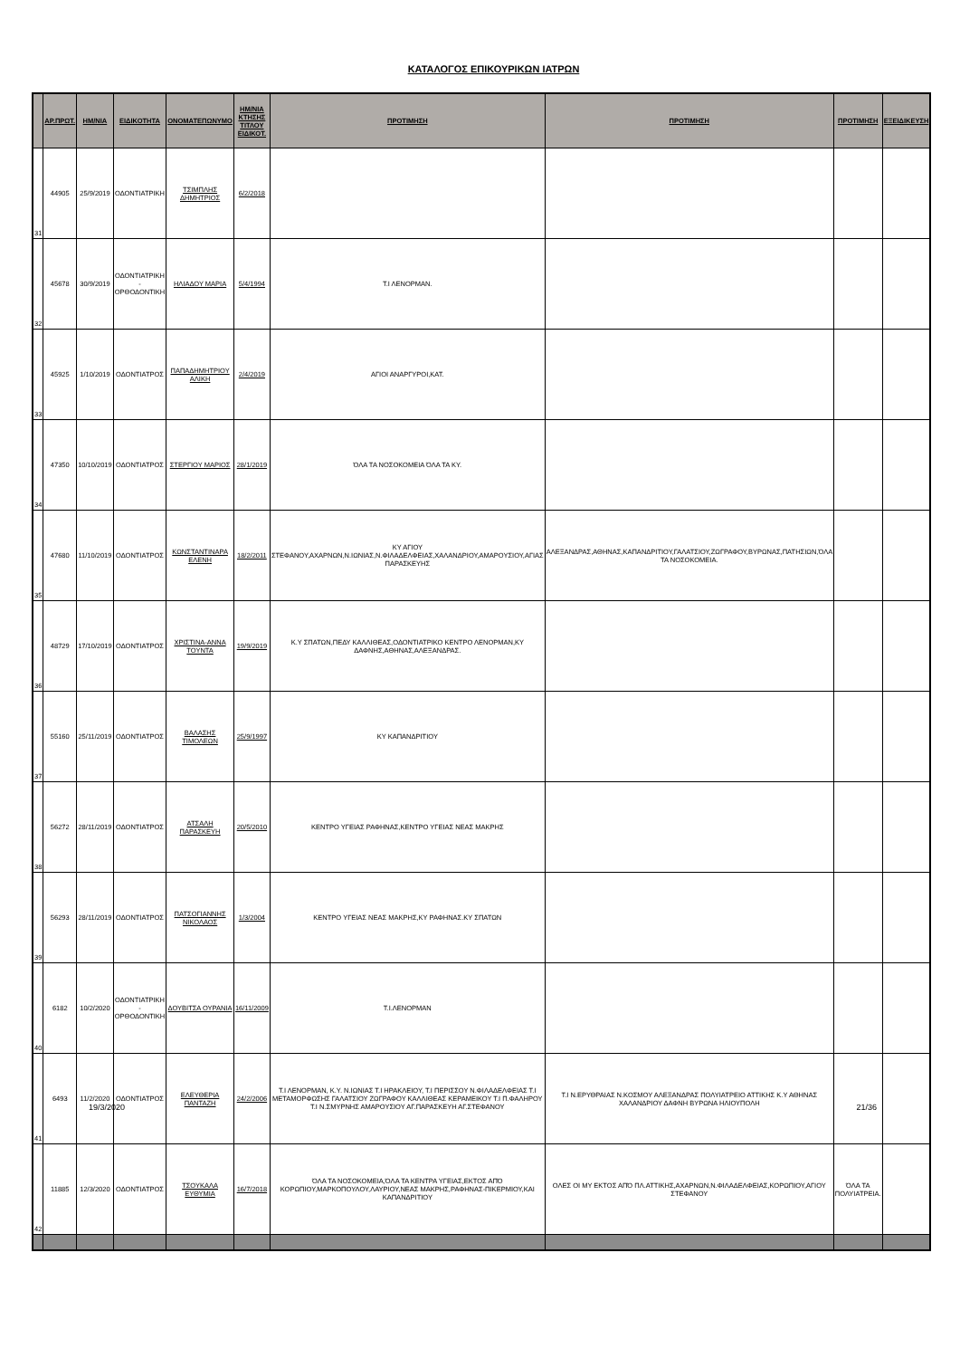ΚΑΤΑΛΟΓΟΣ ΕΠΙΚΟΥΡΙΚΩΝ ΙΑΤΡΩΝ
| | ΑΡ.ΠΡΩΤ. | ΗΜ/ΝΙΑ | ΕΙΔΙΚΟΤΗΤΑ | ΟΝΟΜΑΤΕΠΩΝΥΜΟ | ΗΜ/ΝΙΑ ΚΤΗΣΗΣ ΤΙΤΛΟΥ ΕΙΔΙΚΟΤ. | ΠΡΟΤΙΜΗΣΗ | ΠΡΟΤΙΜΗΣΗ | ΠΡΟΤΙΜΗΣΗ | ΕΞΕΙΔΙΚΕΥΣΗ |
| --- | --- | --- | --- | --- | --- | --- | --- | --- | --- |
| 31 | 44905 | 25/9/2019 | ΟΔΟΝΤΙΑΤΡΙΚΗ | ΤΣΙΜΠΛΗΣ ΔΗΜΗΤΡΙΟΣ | 6/2/2018 | | | | |
| 32 | 45678 | 30/9/2019 | ΟΔΟΝΤΙΑΤΡΙΚΗ - ΟΡΘΟΔΟΝΤΙΚΗ | ΗΛΙΑΔΟΥ ΜΑΡΙΑ | 5/4/1994 | Τ.Ι ΛΕΝΟΡΜΑΝ. | | | |
| 33 | 45925 | 1/10/2019 | ΟΔΟΝΤΙΑΤΡΟΣ | ΠΑΠΑΔΗΜΗΤΡΙΟΥ ΑΛΙΚΗ | 2/4/2019 | ΑΓΙΟΙ ΑΝΑΡΓΥΡΟΙ,ΚΑΤ. | | | |
| 34 | 47350 | 10/10/2019 | ΟΔΟΝΤΙΑΤΡΟΣ | ΣΤΕΡΓΙΟΥ ΜΑΡΙΟΣ | 28/1/2019 | ΌΛΑ ΤΑ ΝΟΣΟΚΟΜΕΙΑ ΌΛΑ ΤΑ ΚΥ. | | | |
| 35 | 47680 | 11/10/2019 | ΟΔΟΝΤΙΑΤΡΟΣ | ΚΩΝΣΤΑΝΤΙΝΑΡΑ ΕΛΕΝΗ | 18/2/2011 | ΚΥ ΑΓΙΟΥ ΣΤΕΦΑΝΟΥ,ΑΧΑΡΝΩΝ,Ν.ΙΩΝΙΑΣ,Ν.ΦΙΛΑΔΕΛΦΕΙΑΣ,ΧΑΛΑΝΔΡΙΟΥ,ΑΜΑΡΟΥΣΙΟΥ,ΑΓΙΑΣ ΠΑΡΑΣΚΕΥΗΣ | ΑΛΕΞΑΝΔΡΑΣ,ΑΘΗΝΑΣ,ΚΑΠΑΝΔΡΙΤΙΟΥ,ΓΑΛΑΤΣΙΟΥ,ΖΩΓΡΑΦΟΥ,ΒΥΡΩΝΑΣ,ΠΑΤΗΣΙΩΝ,ΌΛΑ ΤΑ ΝΟΣΟΚΟΜΕΙΑ. | | |
| 36 | 48729 | 17/10/2019 | ΟΔΟΝΤΙΑΤΡΟΣ | ΧΡΙΣΤΙΝΑ-ΑΝΝΑ ΤΟΥΝΤΑ | 19/9/2019 | Κ.Υ ΣΠΑΤΩΝ,ΠΕΔΥ ΚΑΛΛΙΘΕΑΣ,ΟΔΟΝΤΙΑΤΡΙΚΟ ΚΕΝΤΡΟ ΛΕΝΟΡΜΑΝ,ΚΥ ΔΑΦΝΗΣ,ΑΘΗΝΑΣ,ΑΛΕΞΑΝΔΡΑΣ. | | | |
| 37 | 55160 | 25/11/2019 | ΟΔΟΝΤΙΑΤΡΟΣ | ΒΑΛΑΣΗΣ ΤΙΜΟΛΕΩΝ | 25/9/1997 | ΚΥ ΚΑΠΑΝΔΡΙΤΙΟΥ | | | |
| 38 | 56272 | 28/11/2019 | ΟΔΟΝΤΙΑΤΡΟΣ | ΑΤΣΑΛΗ ΠΑΡΑΣΚΕΥΗ | 20/5/2010 | ΚΕΝΤΡΟ ΥΓΕΙΑΣ ΡΑΦΗΝΑΣ,ΚΕΝΤΡΟ ΥΓΕΙΑΣ ΝΕΑΣ ΜΑΚΡΗΣ | | | |
| 39 | 56293 | 28/11/2019 | ΟΔΟΝΤΙΑΤΡΟΣ | ΠΑΤΣΟΓΙΑΝΝΗΣ ΝΙΚΟΛΑΟΣ | 1/3/2004 | ΚΕΝΤΡΟ ΥΓΕΙΑΣ ΝΕΑΣ ΜΑΚΡΗΣ,ΚΥ ΡΑΦΗΝΑΣ.ΚΥ ΣΠΑΤΩΝ | | | |
| 40 | 6182 | 10/2/2020 | ΟΔΟΝΤΙΑΤΡΙΚΗ - ΟΡΘΟΔΟΝΤΙΚΗ | ΔΟΥΒΙΤΣΑ ΟΥΡΑΝΙΑ | 16/11/2009 | Τ.Ι.ΛΕΝΟΡΜΑΝ | | | |
| 41 | 6493 | 11/2/2020 | ΟΔΟΝΤΙΑΤΡΟΣ | ΕΛΕΥΘΕΡΙΑ ΠΑΝΤΑΖΗ | 24/2/2006 | Τ.Ι ΛΕΝΟΡΜΑΝ, Κ.Υ. Ν.ΙΩΝΙΑΣ Τ.Ι ΗΡΑΚΛΕΙΟΥ, Τ.Ι ΠΕΡΙΣΣΟΥ Ν.ΦΙΛΑΔΕΛΦΕΙΑΣ Τ.Ι ΜΕΤΑΜΟΡΦΩΣΗΣ ΓΑΛΑΤΣΙΟΥ ΖΩΓΡΑΦΟΥ ΚΑΛΛΙΘΕΑΣ ΚΕΡΑΜΕΙΚΟΥ Τ.Ι Π.ΦΑΛΗΡΟΥ Τ.Ι Ν.ΣΜΥΡΝΗΣ ΑΜΑΡΟΥΣΙΟΥ ΑΓ.ΠΑΡΑΣΚΕΥΗ ΑΓ.ΣΤΕΦΑΝΟΥ | Τ.Ι Ν.ΕΡΥΘΡΑΙΑΣ Ν.ΚΟΣΜΟΥ ΑΛΕΞΑΝΔΡΑΣ ΠΟΛΥΙΑΤΡΕΙΟ ΑΤΤΙΚΗΣ Κ.Υ ΑΘΗΝΑΣ ΧΑΛΑΝΔΡΙΟΥ ΔΑΦΝΗ ΒΥΡΩΝΑ ΗΛΙΟΥΠΟΛΗ | | |
| 42 | 11885 | 12/3/2020 | ΟΔΟΝΤΙΑΤΡΟΣ | ΤΣΟΥΚΑΛΑ ΕΥΘΥΜΙΑ | 16/7/2018 | ΌΛΑ ΤΑ ΝΟΣΟΚΟΜΕΙΑ,ΌΛΑ ΤΑ ΚΕΝΤΡΑ ΥΓΕΙΑΣ,ΕΚΤΟΣ ΑΠΌ ΚΟΡΩΠΙΟΥ,ΜΑΡΚΟΠΟΥΛΟΥ,ΛΑΥΡΙΟΥ,ΝΕΑΣ ΜΑΚΡΗΣ,ΡΑΦΗΝΑΣ-ΠΙΚΕΡΜΙΟΥ,ΚΑΙ ΚΑΠΑΝΔΡΙΤΙΟΥ | ΟΛΕΣ ΟΙ ΜΥ ΕΚΤΟΣ ΑΠΌ ΠΛ.ΑΤΤΙΚΗΣ,ΑΧΑΡΝΩΝ,Ν.ΦΙΛΑΔΕΛΦΕΙΑΣ,ΚΟΡΩΠΙΟΥ,ΑΓΙΟΥ ΣΤΕΦΑΝΟΥ | ΌΛΑ ΤΑ ΠΟΛΥΙΑΤΡΕΙΑ. | |
19/3/2020 21/36